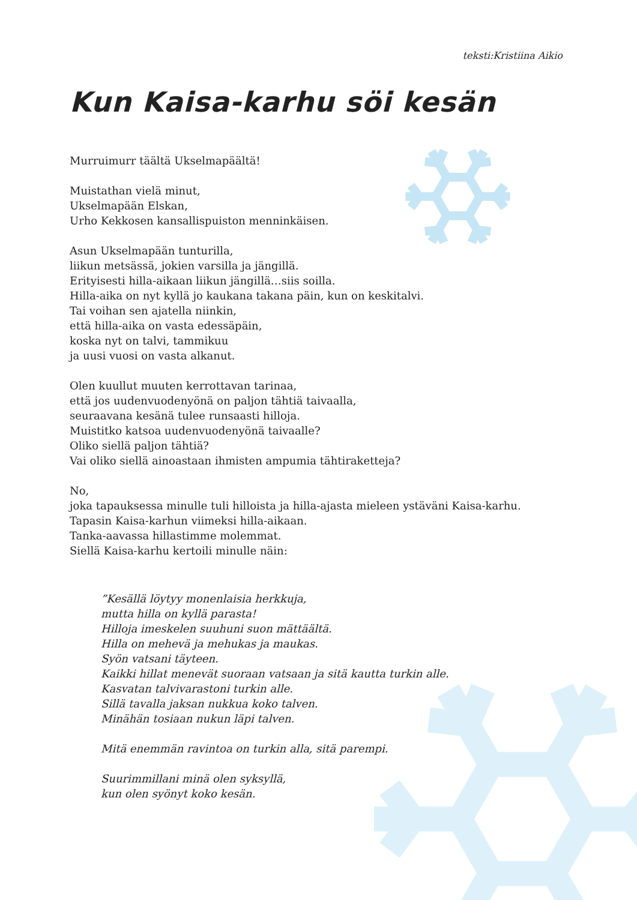teksti:Kristiina Aikio
Kun Kaisa-karhu söi kesän
Murruimurr täältä Ukselmapäältä!
Muistathan vielä minut,
Ukselmapään Elskan,
Urho Kekkosen kansallispuiston menninkäisen.
Asun Ukselmapään tunturilla,
liikun metsässä, jokien varsilla ja jängillä.
Erityisesti hilla-aikaan liikun jängillä…siis soilla.
Hilla-aika on nyt kyllä jo kaukana takana päin, kun on keskitalvi.
Tai voihan sen ajatella niinkin,
että hilla-aika on vasta edessäpäin,
koska nyt on talvi, tammikuu
ja uusi vuosi on vasta alkanut.
Olen kuullut muuten kerrottavan tarinaa,
että jos uudenvuodenyönä on paljon tähtiä taivaalla,
seuraavana kesänä tulee runsaasti hilloja.
Muistitko katsoa uudenvuodenyönä taivaalle?
Oliko siellä paljon tähtiä?
Vai oliko siellä ainoastaan ihmisten ampumia tähtiraketteja?
No,
joka tapauksessa minulle tuli hilloista ja hilla-ajasta mieleen ystäväni Kaisa-karhu.
Tapasin Kaisa-karhun viimeksi hilla-aikaan.
Tanka-aavassa hillastimme molemmat.
Siellä Kaisa-karhu kertoili minulle näin:
”Kesällä löytyy monenlaisia herkkuja,
mutta hilla on kyllä parasta!
Hilloja imeskelen suuhuni suon mättäältä.
Hilla on mehevä ja mehukas ja maukas.
Syön vatsani täyteen.
Kaikki hillat menevät suoraan vatsaan ja sitä kautta turkin alle.
Kasvatan talvivarastoni turkin alle.
Sillä tavalla jaksan nukkua koko talven.
Minähän tosiaan nukun läpi talven.
Mitä enemmän ravintoa on turkin alla, sitä parempi.
Suurimmillani minä olen syksyllä,
kun olen syönyt koko kesän.